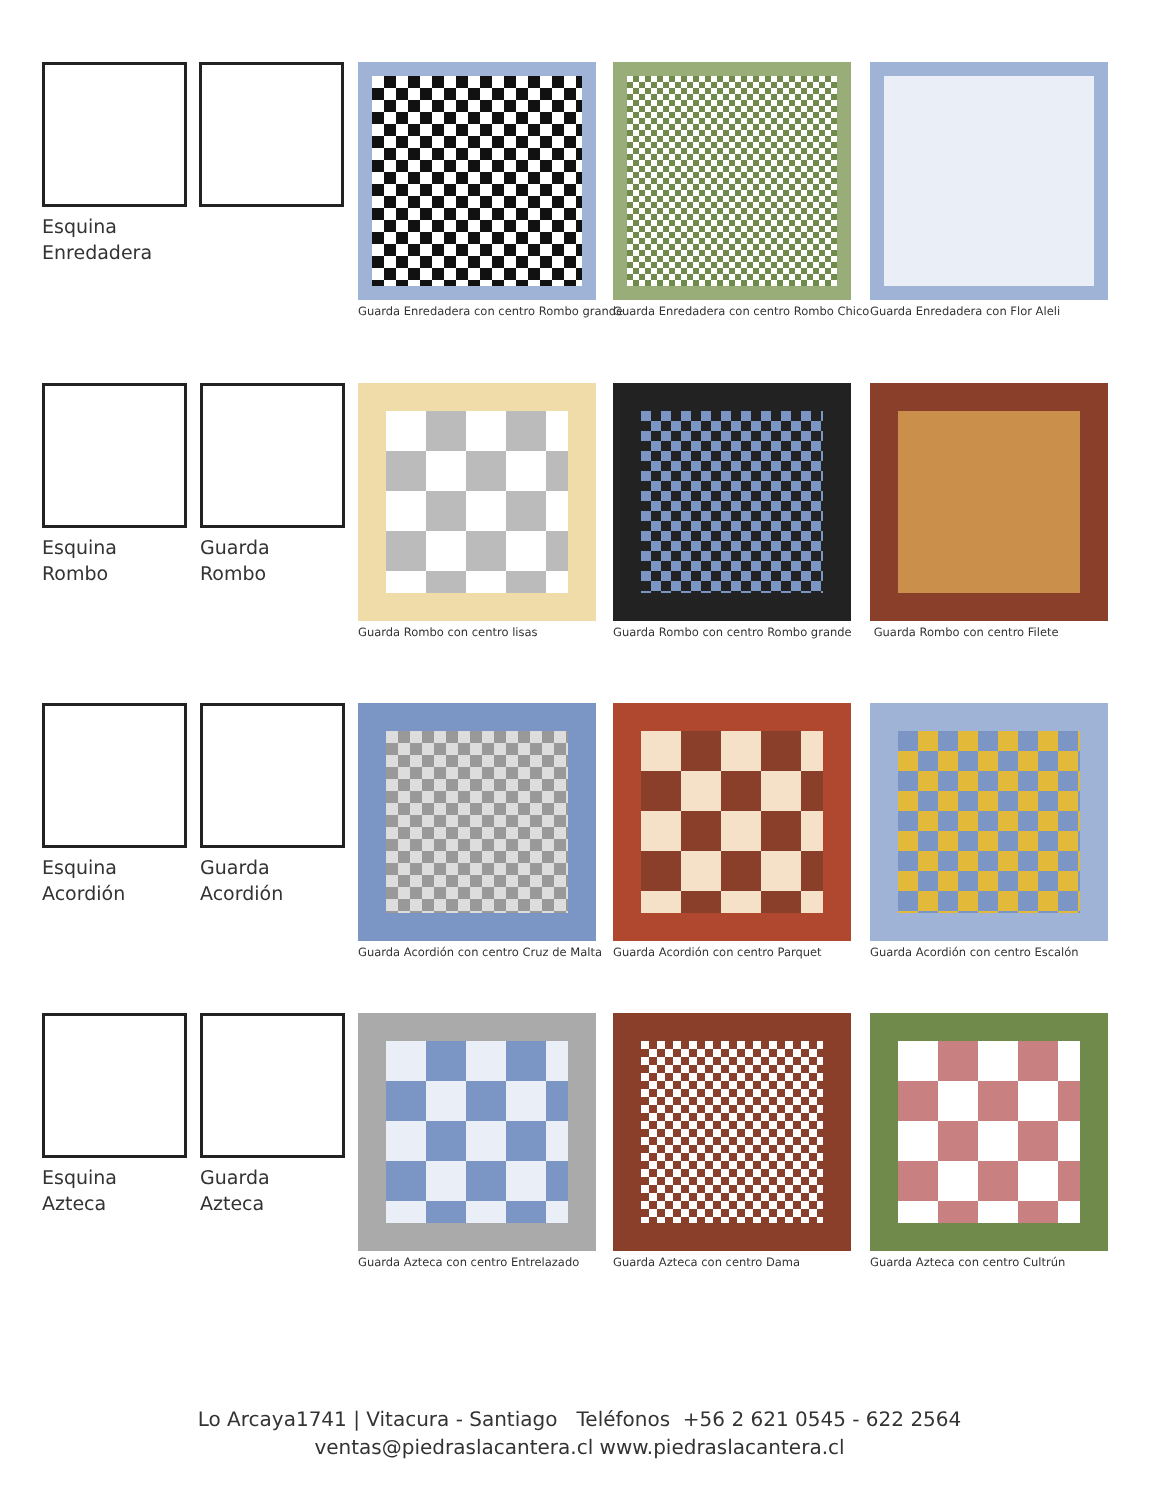Esquina
Enredadera
Guarda Enredadera con centro Rombo grande
Guarda Enredadera con centro Rombo Chico
Guarda Enredadera con Flor Aleli
Esquina
Rombo
Guarda
Rombo
Guarda Rombo con centro lisas
Guarda Rombo con centro Rombo grande
Guarda Rombo con centro Filete
Esquina
Acordión
Guarda
Acordión
Guarda Acordión con centro Cruz de Malta
Guarda Acordión con centro Parquet
Guarda Acordión con centro Escalón
Esquina
Azteca
Guarda
Azteca
Guarda Azteca con centro Entrelazado
Guarda Azteca con centro Dama
Guarda Azteca con centro Cultrún
Lo Arcaya1741 | Vitacura - Santiago Teléfonos +56 2 621 0545 - 622 2564
ventas@piedraslacantera.cl www.piedraslacantera.cl